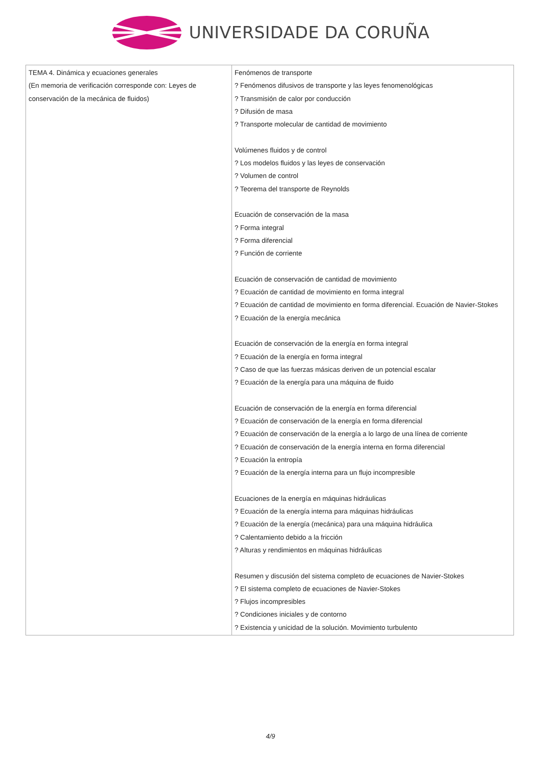UNIVERSIDADE DA CORUÑA
| TEMA 4. Dinámica y ecuaciones generales (En memoria de verificación corresponde con: Leyes de conservación de la mecánica de fluidos) | Fenómenos de transporte ? Fenómenos difusivos de transporte y las leyes fenomenológicas ? Transmisión de calor por conducción ? Difusión de masa ? Transporte molecular de cantidad de movimiento Volúmenes fluidos y de control ? Los modelos fluidos y las leyes de conservación ? Volumen de control ? Teorema del transporte de Reynolds Ecuación de conservación de la masa ? Forma integral ? Forma diferencial ? Función de corriente Ecuación de conservación de cantidad de movimiento ? Ecuación de cantidad de movimiento en forma integral ? Ecuación de cantidad de movimiento en forma diferencial. Ecuación de Navier-Stokes ? Ecuación de la energía mecánica Ecuación de conservación de la energía en forma integral ? Ecuación de la energía en forma integral ? Caso de que las fuerzas másicas deriven de un potencial escalar ? Ecuación de la energía para una máquina de fluido Ecuación de conservación de la energía en forma diferencial ? Ecuación de conservación de la energía en forma diferencial ? Ecuación de conservación de la energía a lo largo de una línea de corriente ? Ecuación de conservación de la energía interna en forma diferencial ? Ecuación la entropía ? Ecuación de la energía interna para un flujo incompresible Ecuaciones de la energía en máquinas hidráulicas ? Ecuación de la energía interna para máquinas hidráulicas ? Ecuación de la energía (mecánica) para una máquina hidráulica ? Calentamiento debido a la fricción ? Alturas y rendimientos en máquinas hidráulicas Resumen y discusión del sistema completo de ecuaciones de Navier-Stokes ? El sistema completo de ecuaciones de Navier-Stokes ? Flujos incompresibles ? Condiciones iniciales y de contorno ? Existencia y unicidad de la solución. Movimiento turbulento |
4/9